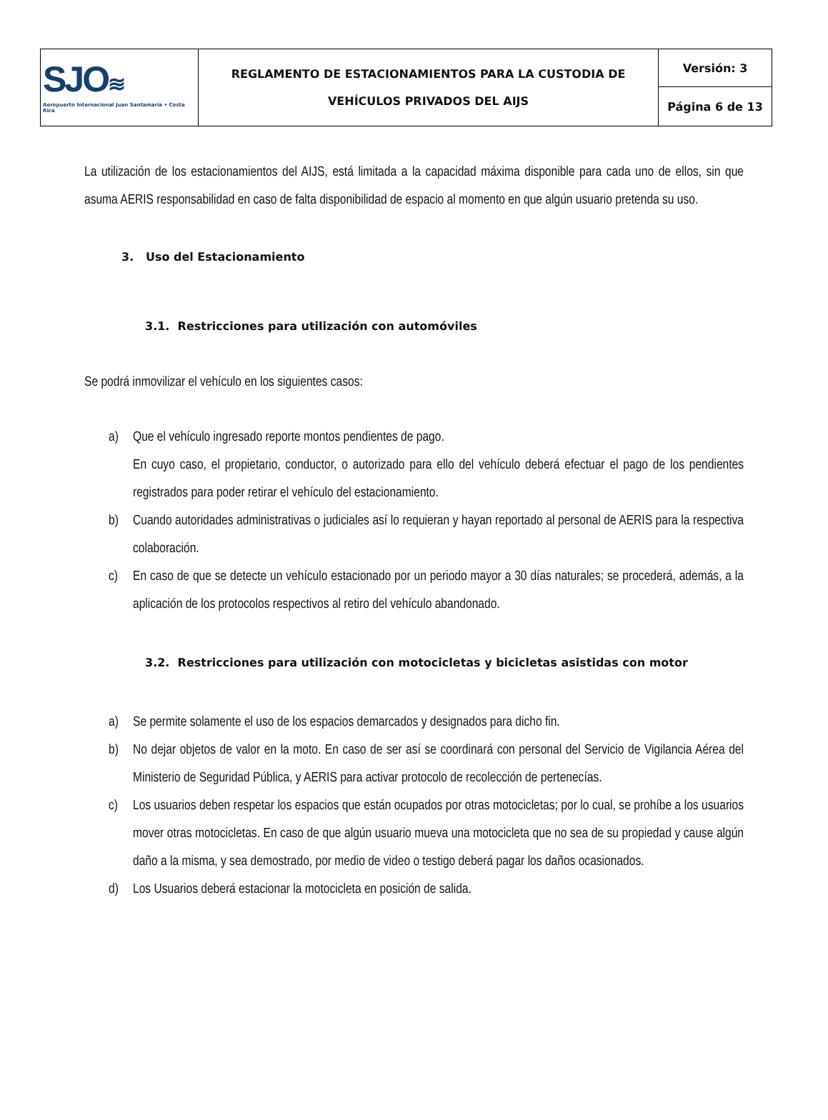| SJO ≋ Aeropuerto Internacional Juan Santamaría • Costa Rica | REGLAMENTO DE ESTACIONAMIENTOS PARA LA CUSTODIA DE VEHÍCULOS PRIVADOS DEL AIJS | Versión: 3 |
| | | Página 6 de 13 |
La utilización de los estacionamientos del AIJS, está limitada a la capacidad máxima disponible para cada uno de ellos, sin que asuma AERIS responsabilidad en caso de falta disponibilidad de espacio al momento en que algún usuario pretenda su uso.
3. Uso del Estacionamiento
3.1. Restricciones para utilización con automóviles
Se podrá inmovilizar el vehículo en los siguientes casos:
a) Que el vehículo ingresado reporte montos pendientes de pago.
En cuyo caso, el propietario, conductor, o autorizado para ello del vehículo deberá efectuar el pago de los pendientes registrados para poder retirar el vehículo del estacionamiento.
b) Cuando autoridades administrativas o judiciales así lo requieran y hayan reportado al personal de AERIS para la respectiva colaboración.
c) En caso de que se detecte un vehículo estacionado por un periodo mayor a 30 días naturales; se procederá, además, a la aplicación de los protocolos respectivos al retiro del vehículo abandonado.
3.2. Restricciones para utilización con motocicletas y bicicletas asistidas con motor
a) Se permite solamente el uso de los espacios demarcados y designados para dicho fin.
b) No dejar objetos de valor en la moto. En caso de ser así se coordinará con personal del Servicio de Vigilancia Aérea del Ministerio de Seguridad Pública, y AERIS para activar protocolo de recolección de pertenecías.
c) Los usuarios deben respetar los espacios que están ocupados por otras motocicletas; por lo cual, se prohíbe a los usuarios mover otras motocicletas. En caso de que algún usuario mueva una motocicleta que no sea de su propiedad y cause algún daño a la misma, y sea demostrado, por medio de video o testigo deberá pagar los daños ocasionados.
d) Los Usuarios deberá estacionar la motocicleta en posición de salida.